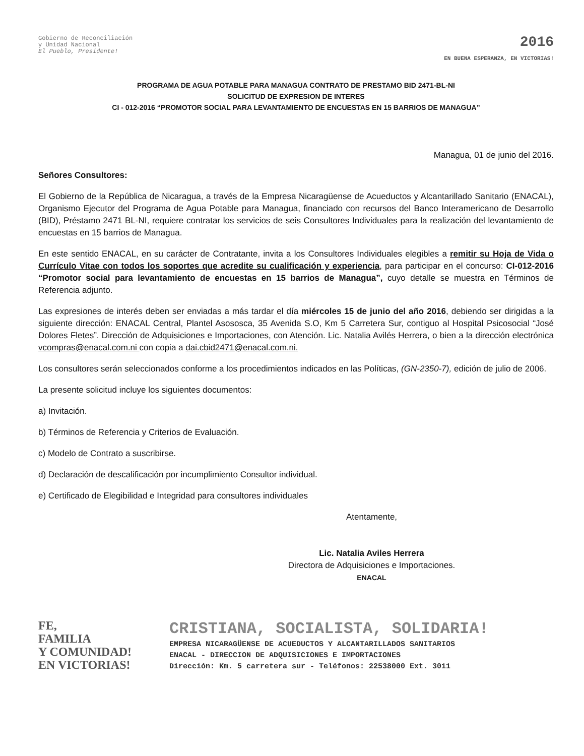Gobierno de Reconciliación
y Unidad Nacional
El Pueblo, Presidente!
2016
EN BUENA ESPERANZA, EN VICTORIAS!
PROGRAMA DE AGUA POTABLE PARA MANAGUA CONTRATO DE PRESTAMO BID 2471-BL-NI
SOLICITUD DE EXPRESION DE INTERES
CI - 012-2016 “PROMOTOR SOCIAL PARA LEVANTAMIENTO DE ENCUESTAS EN 15 BARRIOS DE MANAGUA”
Managua, 01 de junio del 2016.
Señores Consultores:
El Gobierno de la República de Nicaragua, a través de la Empresa Nicaragüense de Acueductos y Alcantarillado Sanitario (ENACAL), Organismo Ejecutor del Programa de Agua Potable para Managua, financiado con recursos del Banco Interamericano de Desarrollo (BID), Préstamo 2471 BL-NI, requiere contratar los servicios de seis Consultores Individuales para la realización del levantamiento de encuestas en 15 barrios de Managua.
En este sentido ENACAL, en su carácter de Contratante, invita a los Consultores Individuales elegibles a remitir su Hoja de Vida o Currículo Vitae con todos los soportes que acredite su cualificación y experiencia, para participar en el concurso: CI-012-2016 “Promotor social para levantamiento de encuestas en 15 barrios de Managua”, cuyo detalle se muestra en Términos de Referencia adjunto.
Las expresiones de interés deben ser enviadas a más tardar el día miércoles 15 de junio del año 2016, debiendo ser dirigidas a la siguiente dirección: ENACAL Central, Plantel Asososca, 35 Avenida S.O, Km 5 Carretera Sur, contiguo al Hospital Psicosocial “José Dolores Fletes”. Dirección de Adquisiciones e Importaciones, con Atención. Lic. Natalia Avilés Herrera, o bien a la dirección electrónica vcompras@enacal.com.ni con copia a dai.cbid2471@enacal.com.ni.
Los consultores serán seleccionados conforme a los procedimientos indicados en las Políticas, (GN-2350-7), edición de julio de 2006.
La presente solicitud incluye los siguientes documentos:
a) Invitación.
b) Términos de Referencia y Criterios de Evaluación.
c) Modelo de Contrato a suscribirse.
d) Declaración de descalificación por incumplimiento Consultor individual.
e) Certificado de Elegibilidad e Integridad para consultores individuales
Atentamente,
Lic. Natalia Aviles Herrera
Directora de Adquisiciones e Importaciones.
ENACAL
FE,
FAMILIA
Y COMUNIDAD!
EN VICTORIAS!
CRISTIANA, SOCIALISTA, SOLIDARIA!
EMPRESA NICARAGÜENSE DE ACUEDUCTOS Y ALCANTARILLADOS SANITARIOS
ENACAL - DIRECCION DE ADQUISICIONES E IMPORTACIONES
Dirección: Km. 5 carretera sur - Teléfonos: 22538000 Ext. 3011